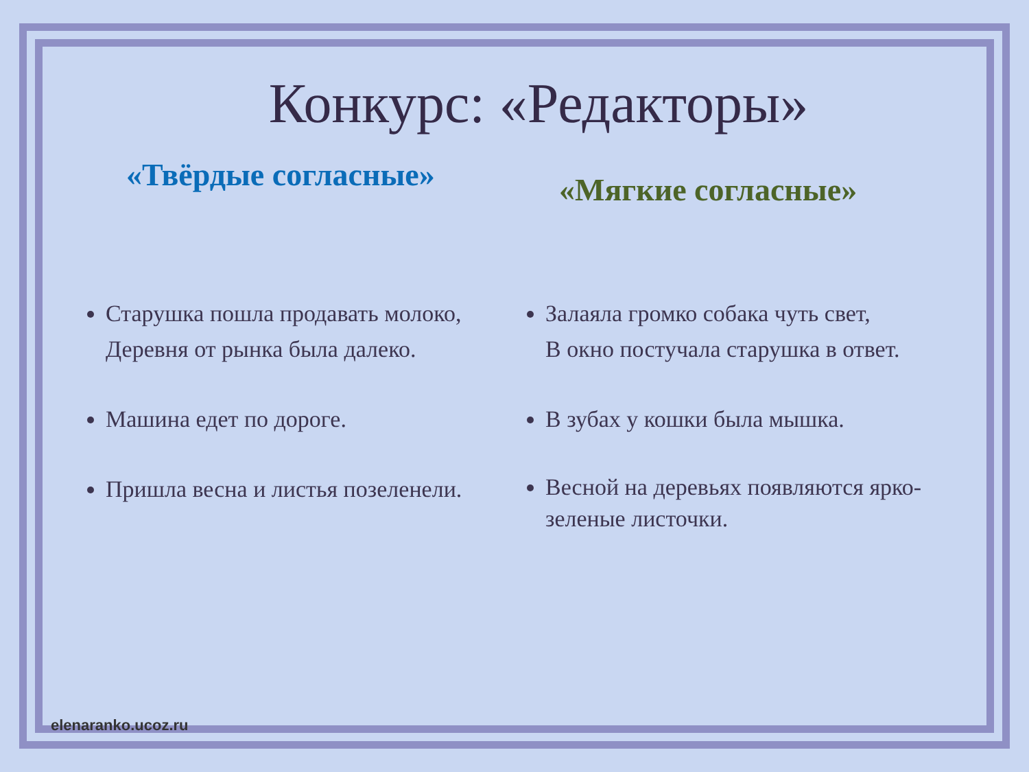Конкурс: «Редакторы»
«Твёрдые согласные»
Старушка пошла продавать молоко,
Деревня от рынка была далеко.
Машина едет по дороге.
Пришла весна и листья позеленели.
«Мягкие согласные»
Залаяла громко собака чуть свет,
В окно постучала старушка в ответ.
В зубах у кошки была мышка.
Весной на деревьях появляются ярко-зеленые листочки.
elenaranko.ucoz.ru